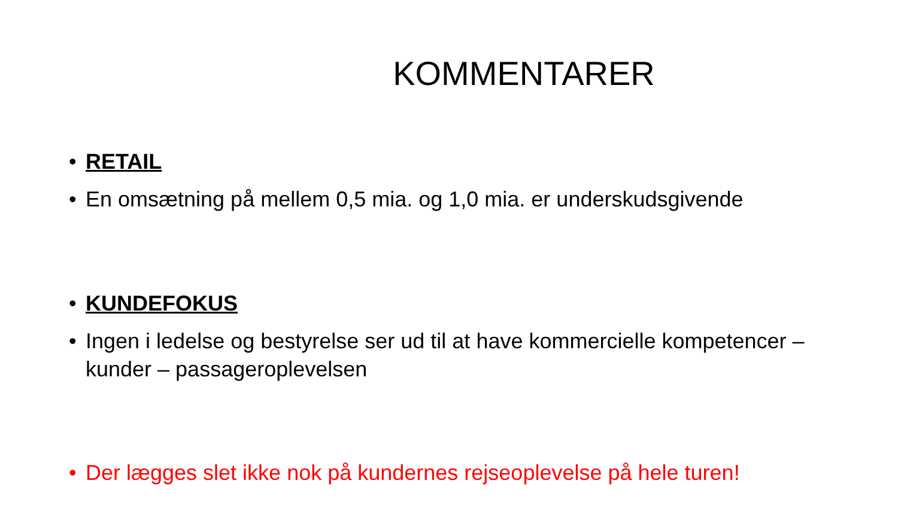KOMMENTARER
• RETAIL
• En omsætning på mellem 0,5 mia. og 1,0 mia. er underskudsgivende
• KUNDEFOKUS
• Ingen i ledelse og bestyrelse ser ud til at have kommercielle kompetencer – kunder – passageroplevelsen
• Der lægges slet ikke nok på kundernes rejseoplevelse på hele turen!